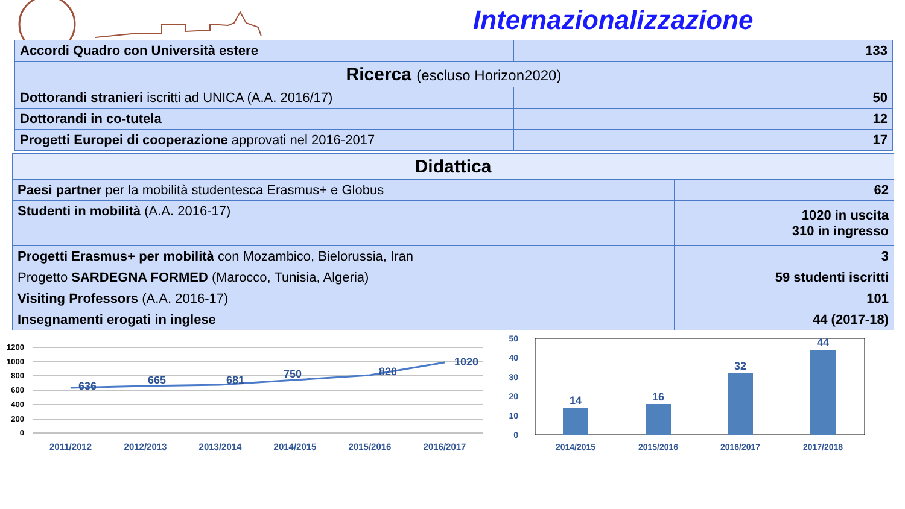Internazionalizzazione
| Accordi Quadro con Università estere | 133 |
| Ricerca (escluso Horizon2020) | |
| Dottorandi stranieri iscritti ad UNICA (A.A. 2016/17) | 50 |
| Dottorandi in co-tutela | 12 |
| Progetti Europei di cooperazione approvati nel 2016-2017 | 17 |
| Didattica | |
| Paesi partner per la mobilità studentesca Erasmus+ e Globus | 62 |
| Studenti in mobilità (A.A. 2016-17) | 1020 in uscita 310 in ingresso |
| Progetti Erasmus+ per mobilità con Mozambico, Bielorussia, Iran | 3 |
| Progetto SARDEGNA FORMED (Marocco, Tunisia, Algeria) | 59 studenti iscritti |
| Visiting Professors (A.A. 2016-17) | 101 |
| Insegnamenti erogati in inglese | 44 (2017-18) |
1200
1000
800
600
400
200
0
636
665
681
750
820
1020
2011/2012
2012/2013
2013/2014
2014/2015
2015/2016
2016/2017
50
40
30
20
10
0
14
16
32
44
2014/2015
2015/2016
2016/2017
2017/2018